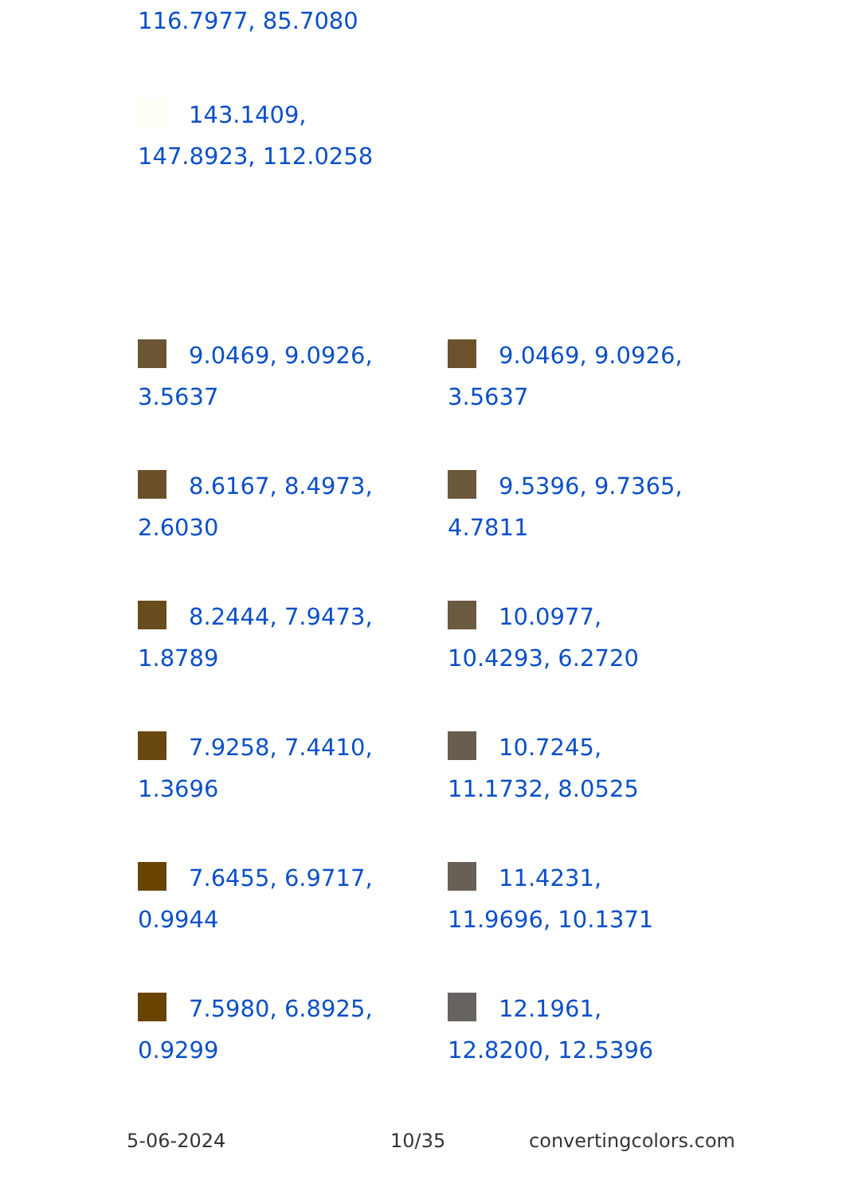116.7977, 85.7080
143.1409, 147.8923, 112.0258
9.0469, 9.0926, 3.5637
9.0469, 9.0926, 3.5637
8.6167, 8.4973, 2.6030
9.5396, 9.7365, 4.7811
8.2444, 7.9473, 1.8789
10.0977, 10.4293, 6.2720
7.9258, 7.4410, 1.3696
10.7245, 11.1732, 8.0525
7.6455, 6.9717, 0.9944
11.4231, 11.9696, 10.1371
7.5980, 6.8925, 0.9299
12.1961, 12.8200, 12.5396
5-06-2024 10/35 convertingcolors.com